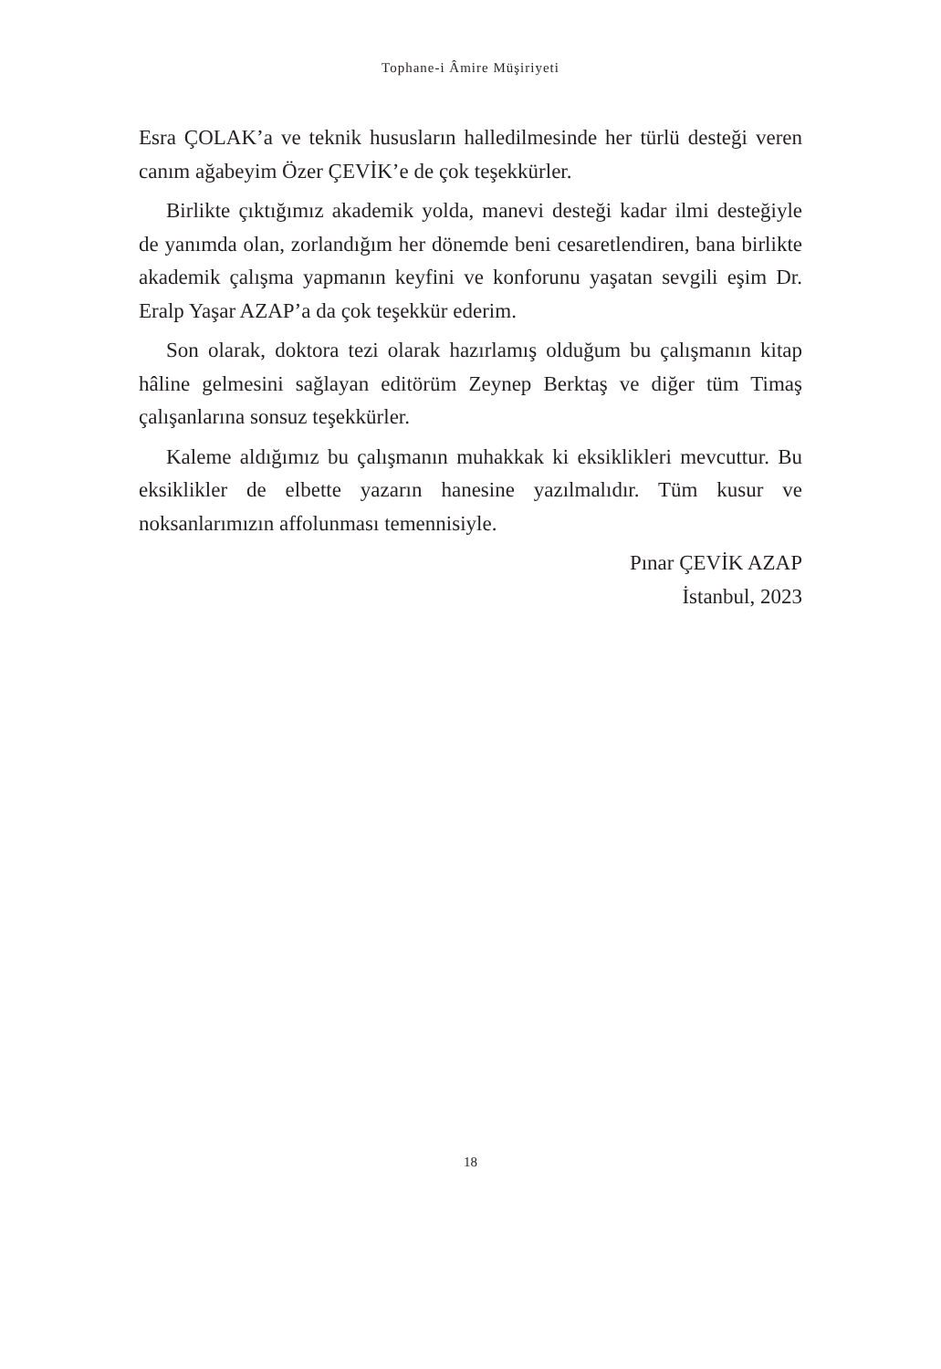Tophane-i Âmire Müşiriyeti
Esra ÇOLAK’a ve teknik hususların halledilmesinde her türlü desteği veren canım ağabeyim Özer ÇEVİK’e de çok teşekkürler.
Birlikte çıktığımız akademik yolda, manevi desteği kadar ilmi desteğiyle de yanımda olan, zorlandığım her dönemde beni cesaretlendiren, bana birlikte akademik çalışma yapmanın keyfini ve konforunu yaşatan sevgili eşim Dr. Eralp Yaşar AZAP’a da çok teşekkür ederim.
Son olarak, doktora tezi olarak hazırlamış olduğum bu çalışmanın kitap hâline gelmesini sağlayan editörüm Zeynep Berktaş ve diğer tüm Timaş çalışanlarına sonsuz teşekkürler.
Kaleme aldığımız bu çalışmanın muhakkak ki eksiklikleri mevcuttur. Bu eksiklikler de elbette yazarın hanesine yazılmalıdır. Tüm kusur ve noksanlarımızın affolunması temennisiyle.
Pınar ÇEVİK AZAP
İstanbul, 2023
18